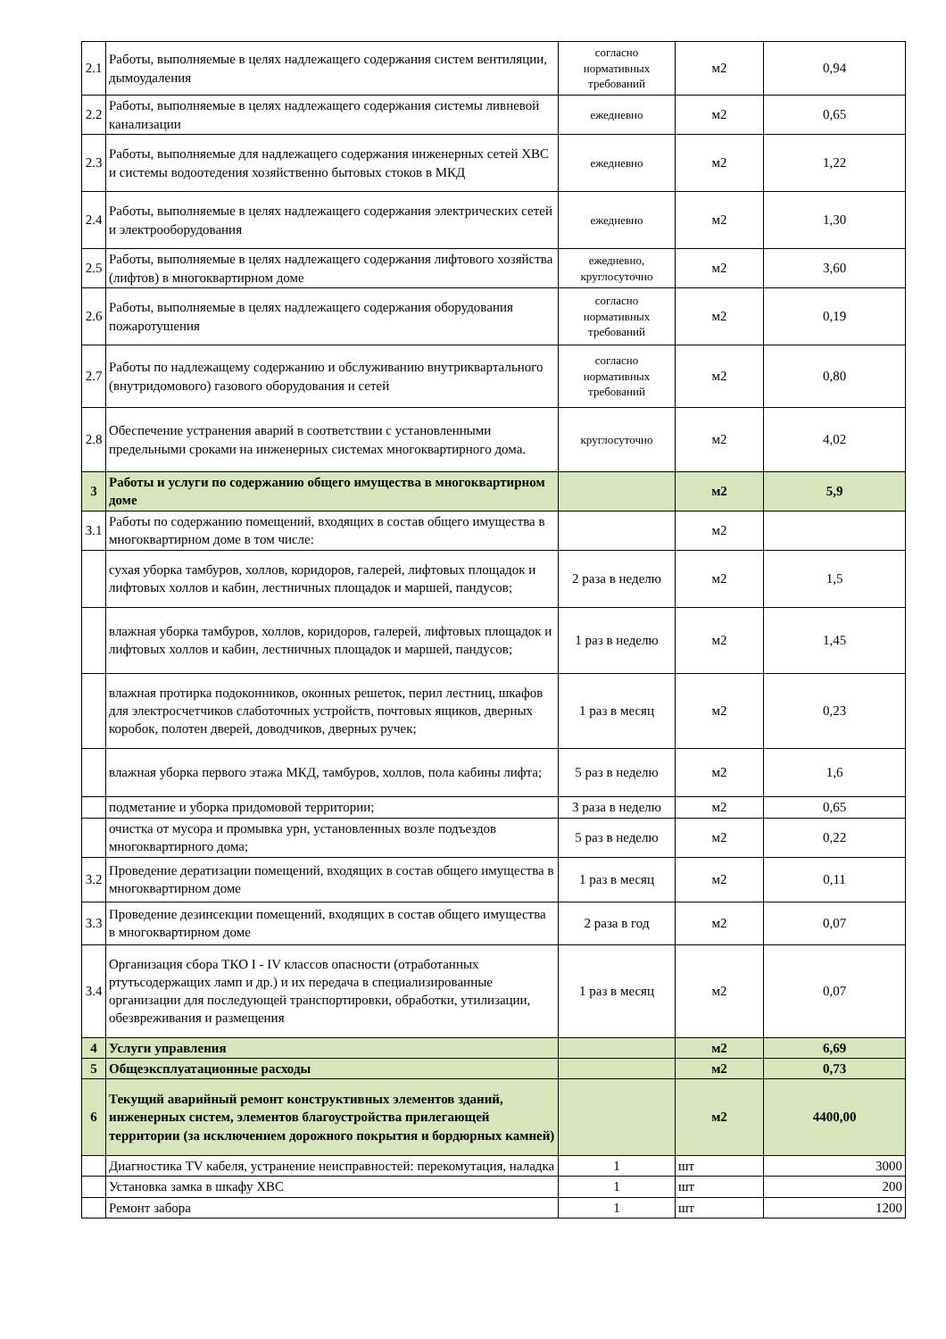| 2.1 | Работы, выполняемые в целях надлежащего содержания систем вентиляции, дымоудаления | согласно нормативных требований | м2 | 0,94 |
| 2.2 | Работы, выполняемые в целях надлежащего содержания системы ливневой канализации | ежедневно | м2 | 0,65 |
| 2.3 | Работы, выполняемые для надлежащего содержания инженерных сетей ХВС и системы водоотедения хозяйственно бытовых стоков в МКД | ежедневно | м2 | 1,22 |
| 2.4 | Работы, выполняемые в целях надлежащего содержания электрических сетей и электрооборудования | ежедневно | м2 | 1,30 |
| 2.5 | Работы, выполняемые в целях надлежащего содержания лифтового хозяйства (лифтов) в многоквартирном доме | ежедневно, круглосуточно | м2 | 3,60 |
| 2.6 | Работы, выполняемые в целях надлежащего содержания оборудования пожаротушения | согласно нормативных требований | м2 | 0,19 |
| 2.7 | Работы по надлежащему содержанию и обслуживанию внутриквартального (внутридомового) газового оборудования и сетей | согласно нормативных требований | м2 | 0,80 |
| 2.8 | Обеспечение устранения аварий в соответствии с установленными предельными сроками на инженерных системах многоквартирного дома. | круглосуточно | м2 | 4,02 |
| 3 | Работы и услуги по содержанию общего имущества в многоквартирном доме | | м2 | 5,9 |
| 3.1 | Работы по содержанию помещений, входящих в состав общего имущества в многоквартирном доме в том числе: | | м2 | |
| | сухая уборка тамбуров, холлов, коридоров, галерей, лифтовых площадок и лифтовых холлов и кабин, лестничных площадок и маршей, пандусов; | 2 раза в неделю | м2 | 1,5 |
| | влажная уборка тамбуров, холлов, коридоров, галерей, лифтовых площадок и лифтовых холлов и кабин, лестничных площадок и маршей, пандусов; | 1 раз в неделю | м2 | 1,45 |
| | влажная протирка подоконников, оконных решеток, перил лестниц, шкафов для электросчетчиков слаботочных устройств, почтовых ящиков, дверных коробок, полотен дверей, доводчиков, дверных ручек; | 1 раз в месяц | м2 | 0,23 |
| | влажная уборка первого этажа МКД, тамбуров, холлов, пола кабины лифта; | 5 раз в неделю | м2 | 1,6 |
| | подметание и уборка придомовой территории; | 3 раза в неделю | м2 | 0,65 |
| | очистка от мусора и промывка урн, установленных возле подъездов многоквартирного дома; | 5 раз в неделю | м2 | 0,22 |
| 3.2 | Проведение дератизации помещений, входящих в состав общего имущества в многоквартирном доме | 1 раз в месяц | м2 | 0,11 |
| 3.3 | Проведение дезинсекции помещений, входящих в состав общего имущества в многоквартирном доме | 2 раза в год | м2 | 0,07 |
| 3.4 | Организация сбора ТКО I - IV классов опасности (отработанных ртутьсодержащих ламп и др.) и их передача в специализированные организации для последующей транспортировки, обработки, утилизации, обезвреживания и размещения | 1 раз в месяц | м2 | 0,07 |
| 4 | Услуги управления | | м2 | 6,69 |
| 5 | Общеэксплуатационные расходы | | м2 | 0,73 |
| 6 | Текущий аварийный ремонт конструктивных элементов зданий, инженерных систем, элементов благоустройства прилегающей территории (за исключением дорожного покрытия и бордюрных камней) | | м2 | 4400,00 |
| | Диагностика TV кабеля, устранение неисправностей: перекомутация, наладка | 1 | шт | 3000 |
| | Установка замка в шкафу ХВС | 1 | шт | 200 |
| | Ремонт забора | 1 | шт | 1200 |